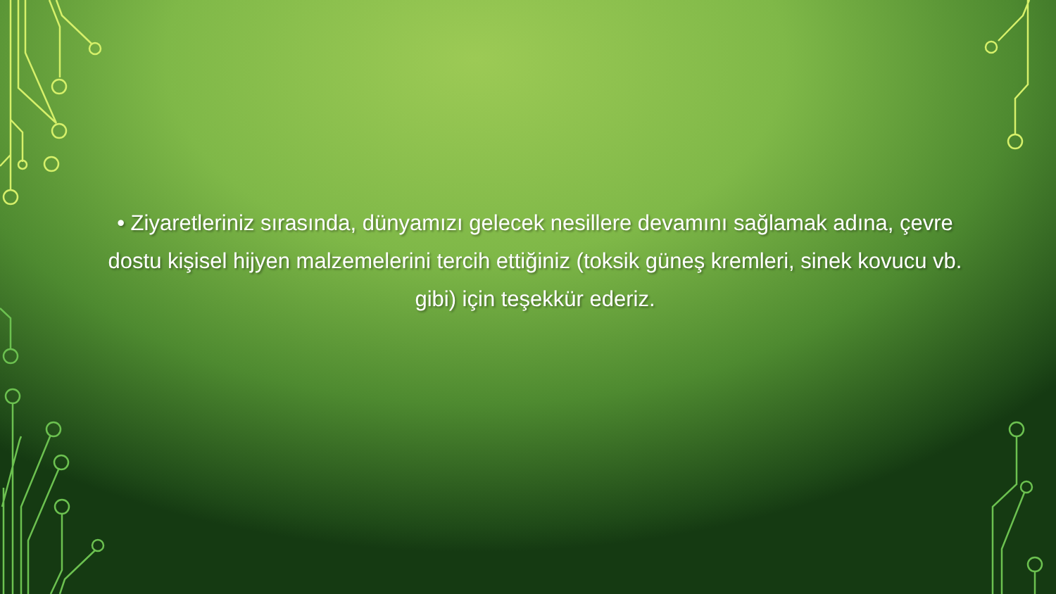• Ziyaretleriniz sırasında, dünyamızı gelecek nesillere devamını sağlamak adına, çevre dostu kişisel hijyen malzemelerini tercih ettiğiniz (toksik güneş kremleri, sinek kovucu vb. gibi) için teşekkür ederiz.